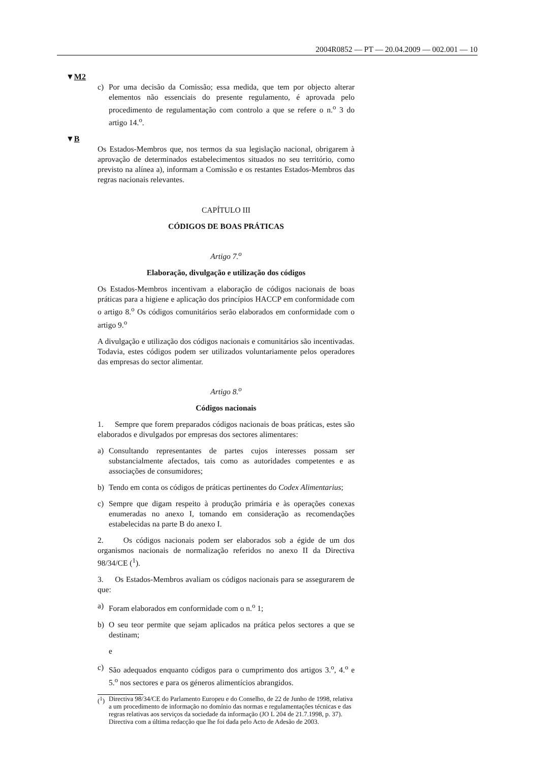2004R0852 — PT — 20.04.2009 — 002.001 — 10
▼M2
c) Por uma decisão da Comissão; essa medida, que tem por objecto alterar elementos não essenciais do presente regulamento, é aprovada pelo procedimento de regulamentação com controlo a que se refere o n.<sup>o</sup> 3 do artigo 14.<sup>o</sup>.
▼B
Os Estados-Membros que, nos termos da sua legislação nacional, obrigarem à aprovação de determinados estabelecimentos situados no seu território, como previsto na alínea a), informam a Comissão e os restantes Estados-Membros das regras nacionais relevantes.
CAPÍTULO III
CÓDIGOS DE BOAS PRÁTICAS
Artigo 7.<sup>o</sup>
Elaboração, divulgação e utilização dos códigos
Os Estados-Membros incentivam a elaboração de códigos nacionais de boas práticas para a higiene e aplicação dos princípios HACCP em conformidade com o artigo 8.<sup>o</sup> Os códigos comunitários serão elaborados em conformidade com o artigo 9.<sup>o</sup>
A divulgação e utilização dos códigos nacionais e comunitários são incentivadas. Todavia, estes códigos podem ser utilizados voluntariamente pelos operadores das empresas do sector alimentar.
Artigo 8.<sup>o</sup>
Códigos nacionais
1. Sempre que forem preparados códigos nacionais de boas práticas, estes são elaborados e divulgados por empresas dos sectores alimentares:
a) Consultando representantes de partes cujos interesses possam ser substancialmente afectados, tais como as autoridades competentes e as associações de consumidores;
b) Tendo em conta os códigos de práticas pertinentes do Codex Alimentarius;
c) Sempre que digam respeito à produção primária e às operações conexas enumeradas no anexo I, tomando em consideração as recomendações estabelecidas na parte B do anexo I.
2. Os códigos nacionais podem ser elaborados sob a égide de um dos organismos nacionais de normalização referidos no anexo II da Directiva 98/34/CE (<sup>1</sup>).
3. Os Estados-Membros avaliam os códigos nacionais para se assegurarem de que:
a) Foram elaborados em conformidade com o n.<sup>o</sup> 1;
b) O seu teor permite que sejam aplicados na prática pelos sectores a que se destinam;
e
c) São adequados enquanto códigos para o cumprimento dos artigos 3.<sup>o</sup>, 4.<sup>o</sup> e 5.<sup>o</sup> nos sectores e para os géneros alimentícios abrangidos.
(<sup>1</sup>) Directiva 98/34/CE do Parlamento Europeu e do Conselho, de 22 de Junho de 1998, relativa a um procedimento de informação no domínio das normas e regulamentações técnicas e das regras relativas aos serviços da sociedade da informação (JO L 204 de 21.7.1998, p. 37). Directiva com a última redacção que lhe foi dada pelo Acto de Adesão de 2003.